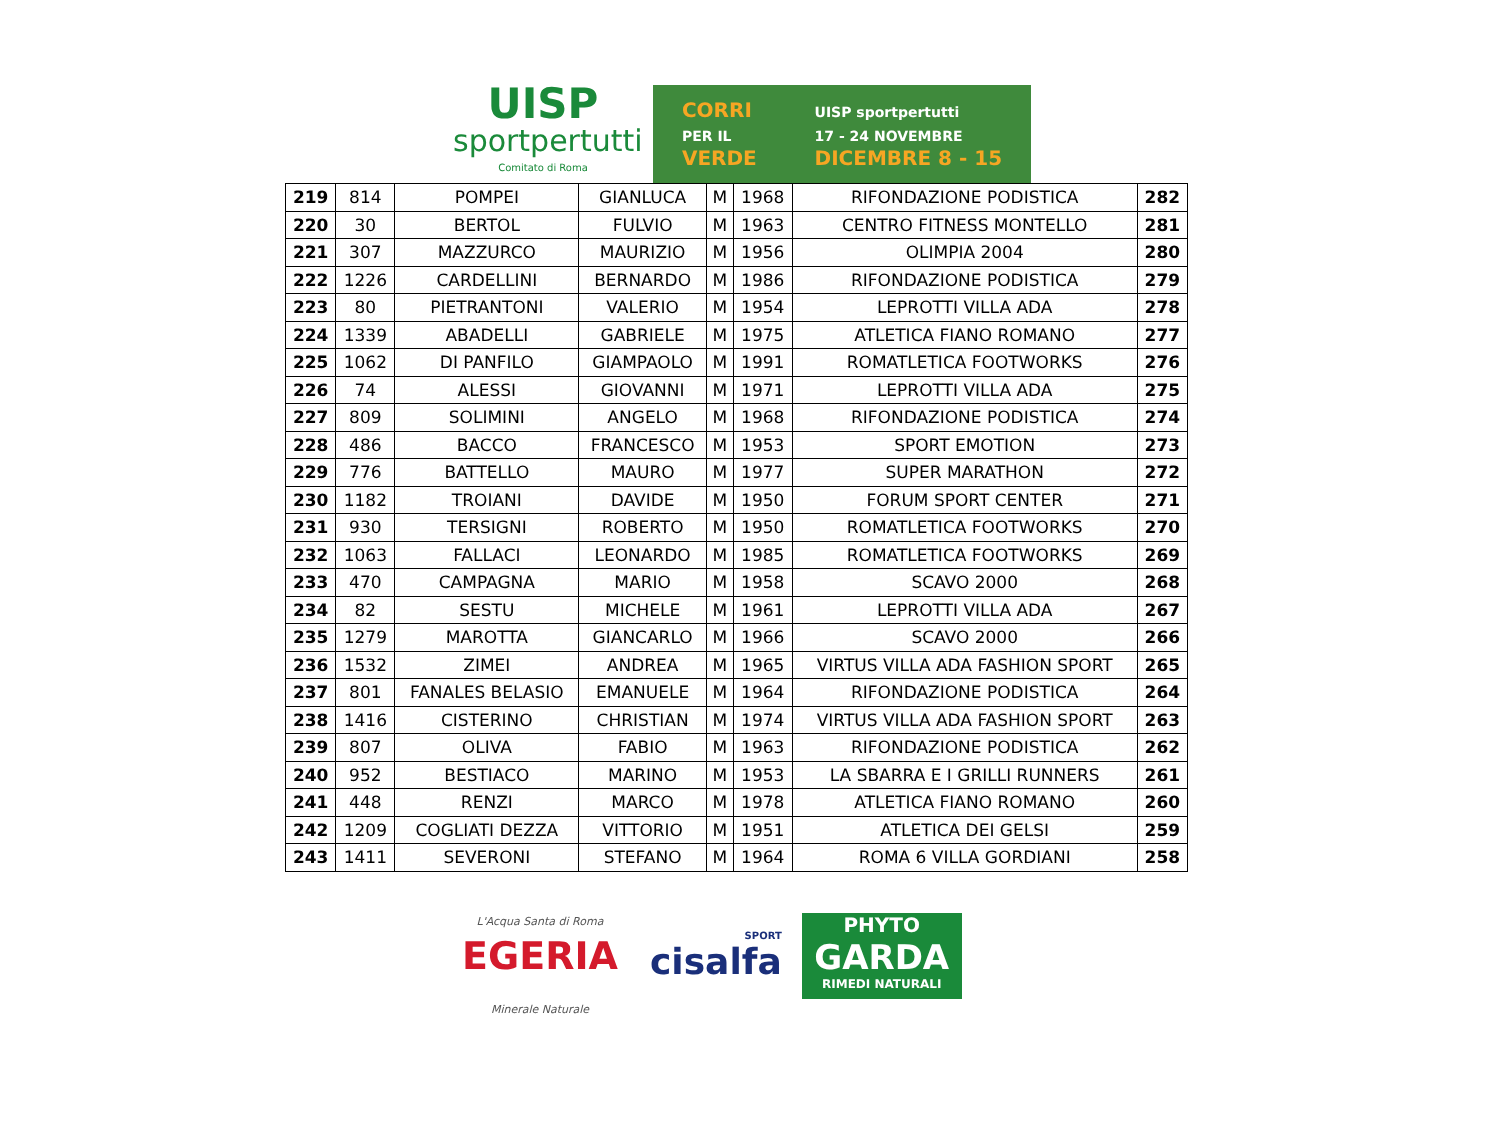UISP
sportpertutti
Comitato di Roma
CORRI
PER IL
VERDE
UISP sportpertutti
17 - 24 NOVEMBRE
DICEMBRE 8 - 15
| 219 | 814 | POMPEI | GIANLUCA | M | 1968 | RIFONDAZIONE PODISTICA | 282 |
| 220 | 30 | BERTOL | FULVIO | M | 1963 | CENTRO FITNESS MONTELLO | 281 |
| 221 | 307 | MAZZURCO | MAURIZIO | M | 1956 | OLIMPIA 2004 | 280 |
| 222 | 1226 | CARDELLINI | BERNARDO | M | 1986 | RIFONDAZIONE PODISTICA | 279 |
| 223 | 80 | PIETRANTONI | VALERIO | M | 1954 | LEPROTTI VILLA ADA | 278 |
| 224 | 1339 | ABADELLI | GABRIELE | M | 1975 | ATLETICA FIANO ROMANO | 277 |
| 225 | 1062 | DI PANFILO | GIAMPAOLO | M | 1991 | ROMATLETICA FOOTWORKS | 276 |
| 226 | 74 | ALESSI | GIOVANNI | M | 1971 | LEPROTTI VILLA ADA | 275 |
| 227 | 809 | SOLIMINI | ANGELO | M | 1968 | RIFONDAZIONE PODISTICA | 274 |
| 228 | 486 | BACCO | FRANCESCO | M | 1953 | SPORT EMOTION | 273 |
| 229 | 776 | BATTELLO | MAURO | M | 1977 | SUPER MARATHON | 272 |
| 230 | 1182 | TROIANI | DAVIDE | M | 1950 | FORUM SPORT CENTER | 271 |
| 231 | 930 | TERSIGNI | ROBERTO | M | 1950 | ROMATLETICA FOOTWORKS | 270 |
| 232 | 1063 | FALLACI | LEONARDO | M | 1985 | ROMATLETICA FOOTWORKS | 269 |
| 233 | 470 | CAMPAGNA | MARIO | M | 1958 | SCAVO 2000 | 268 |
| 234 | 82 | SESTU | MICHELE | M | 1961 | LEPROTTI VILLA ADA | 267 |
| 235 | 1279 | MAROTTA | GIANCARLO | M | 1966 | SCAVO 2000 | 266 |
| 236 | 1532 | ZIMEI | ANDREA | M | 1965 | VIRTUS VILLA ADA FASHION SPORT | 265 |
| 237 | 801 | FANALES BELASIO | EMANUELE | M | 1964 | RIFONDAZIONE PODISTICA | 264 |
| 238 | 1416 | CISTERINO | CHRISTIAN | M | 1974 | VIRTUS VILLA ADA FASHION SPORT | 263 |
| 239 | 807 | OLIVA | FABIO | M | 1963 | RIFONDAZIONE PODISTICA | 262 |
| 240 | 952 | BESTIACO | MARINO | M | 1953 | LA SBARRA E I GRILLI RUNNERS | 261 |
| 241 | 448 | RENZI | MARCO | M | 1978 | ATLETICA FIANO ROMANO | 260 |
| 242 | 1209 | COGLIATI DEZZA | VITTORIO | M | 1951 | ATLETICA DEI GELSI | 259 |
| 243 | 1411 | SEVERONI | STEFANO | M | 1964 | ROMA 6 VILLA GORDIANI | 258 |
L'Acqua Santa di Roma
EGERIA
Minerale Naturale
SPORT
cisalfa
PHYTO
GARDA
RIMEDI NATURALI